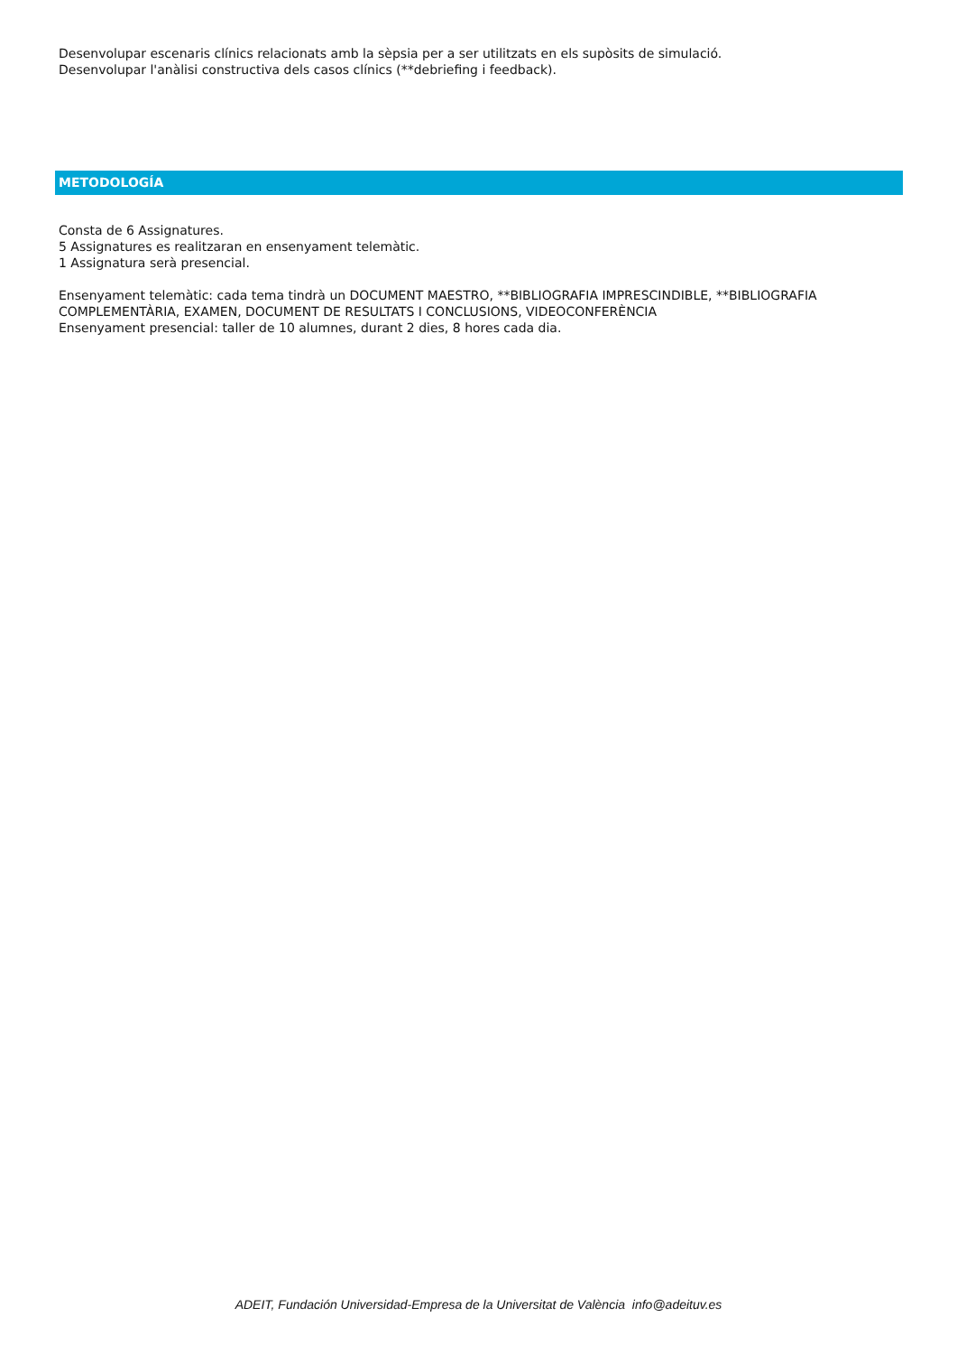Desenvolupar escenaris clínics relacionats amb la sèpsia per a ser utilitzats en els supòsits de simulació.
Desenvolupar l'anàlisi constructiva dels casos clínics (**debriefing i feedback).
METODOLOGÍA
Consta de 6 Assignatures.
5 Assignatures es realitzaran en ensenyament telemàtic.
1 Assignatura serà presencial.
Ensenyament telemàtic: cada tema tindrà un DOCUMENT MAESTRO, **BIBLIOGRAFIA IMPRESCINDIBLE, **BIBLIOGRAFIA
COMPLEMENTÀRIA, EXAMEN, DOCUMENT DE RESULTATS I CONCLUSIONS, VIDEOCONFERÈNCIA
Ensenyament presencial: taller de 10 alumnes, durant 2 dies, 8 hores cada dia.
ADEIT, Fundación Universidad-Empresa de la Universitat de València info@adeituv.es